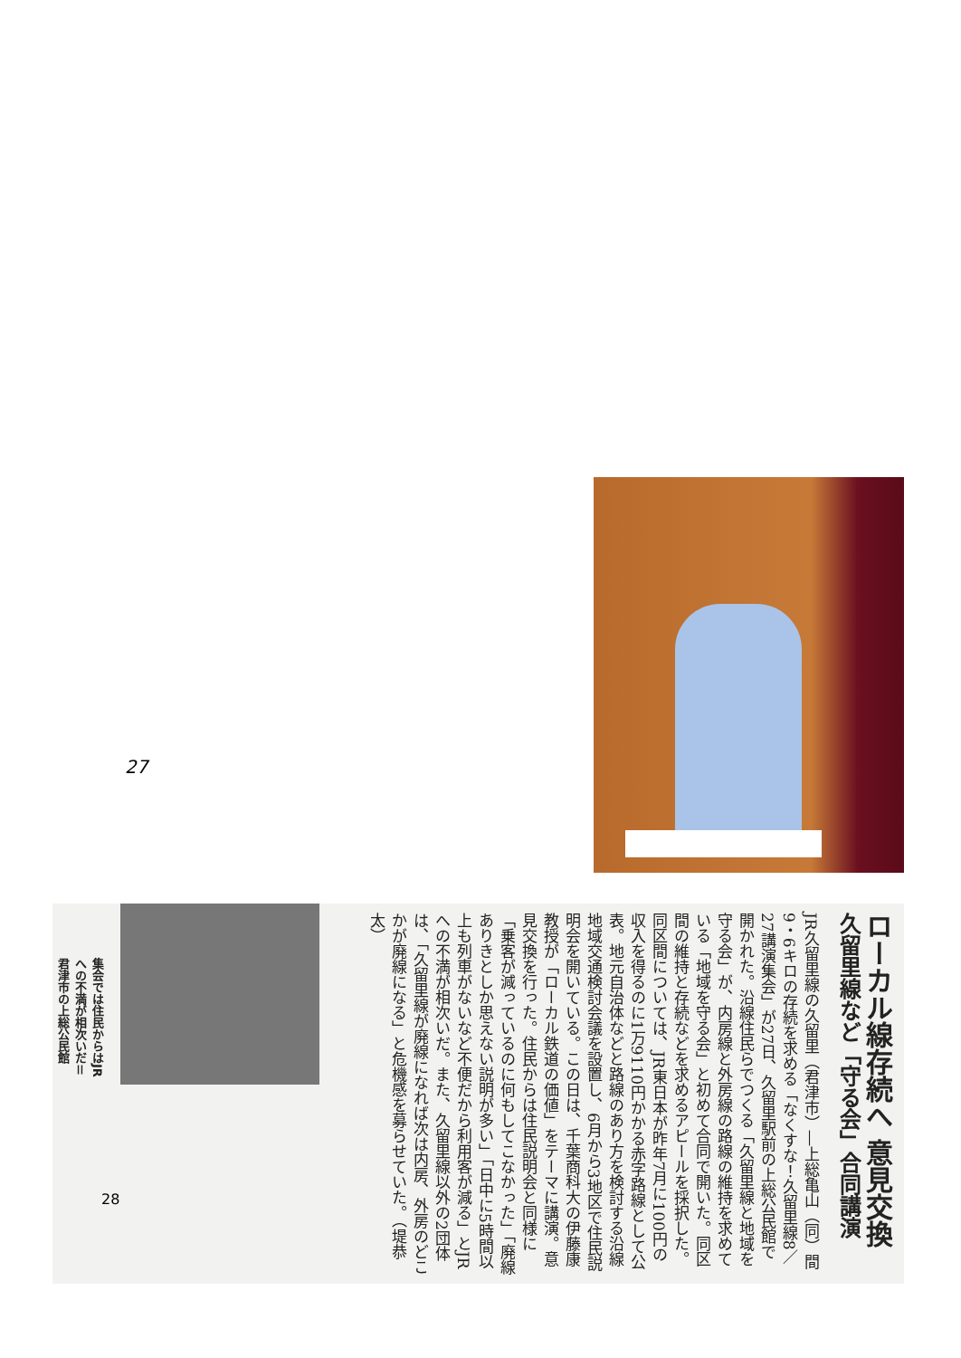27
集会では住民からはJRへの不満が相次いだ＝君津市の上総公民館
ローカル線存続へ 意見交換
久留里線など「守る会」合同講演
JR久留里線の久留里（君津市）―上総亀山（同）間9・6キロの存続を求める「なくすな！久留里線8／27講演集会」が27日、久留里駅前の上総公民館で開かれた。沿線住民らでつくる「久留里線と地域を守る会」が、内房線と外房線の路線の維持を求めている「地域を守る会」と初めて合同で開いた。同区間の維持と存続などを求めるアピールを採択した。同区間については、JR東日本が昨年7月に100円の収入を得るのに1万9110円かかる赤字路線として公表。地元自治体などと路線のあり方を検討する沿線地域交通検討会議を設置し、6月から3地区で住民説明会を開いている。この日は、千葉商科大の伊藤康教授が「ローカル鉄道の価値」をテーマに講演。意見交換を行った。住民からは住民説明会と同様に「乗客が減っているのに何もしてこなかった」「廃線ありきとしか思えない説明が多い」「日中に5時間以上も列車がないなど不便だから利用客が減る」とJRへの不満が相次いだ。また、久留里線以外の2団体は、「久留里線が廃線になれば次は内房、外房のどこかが廃線になる」と危機感を募らせていた。（堤恭太）
28